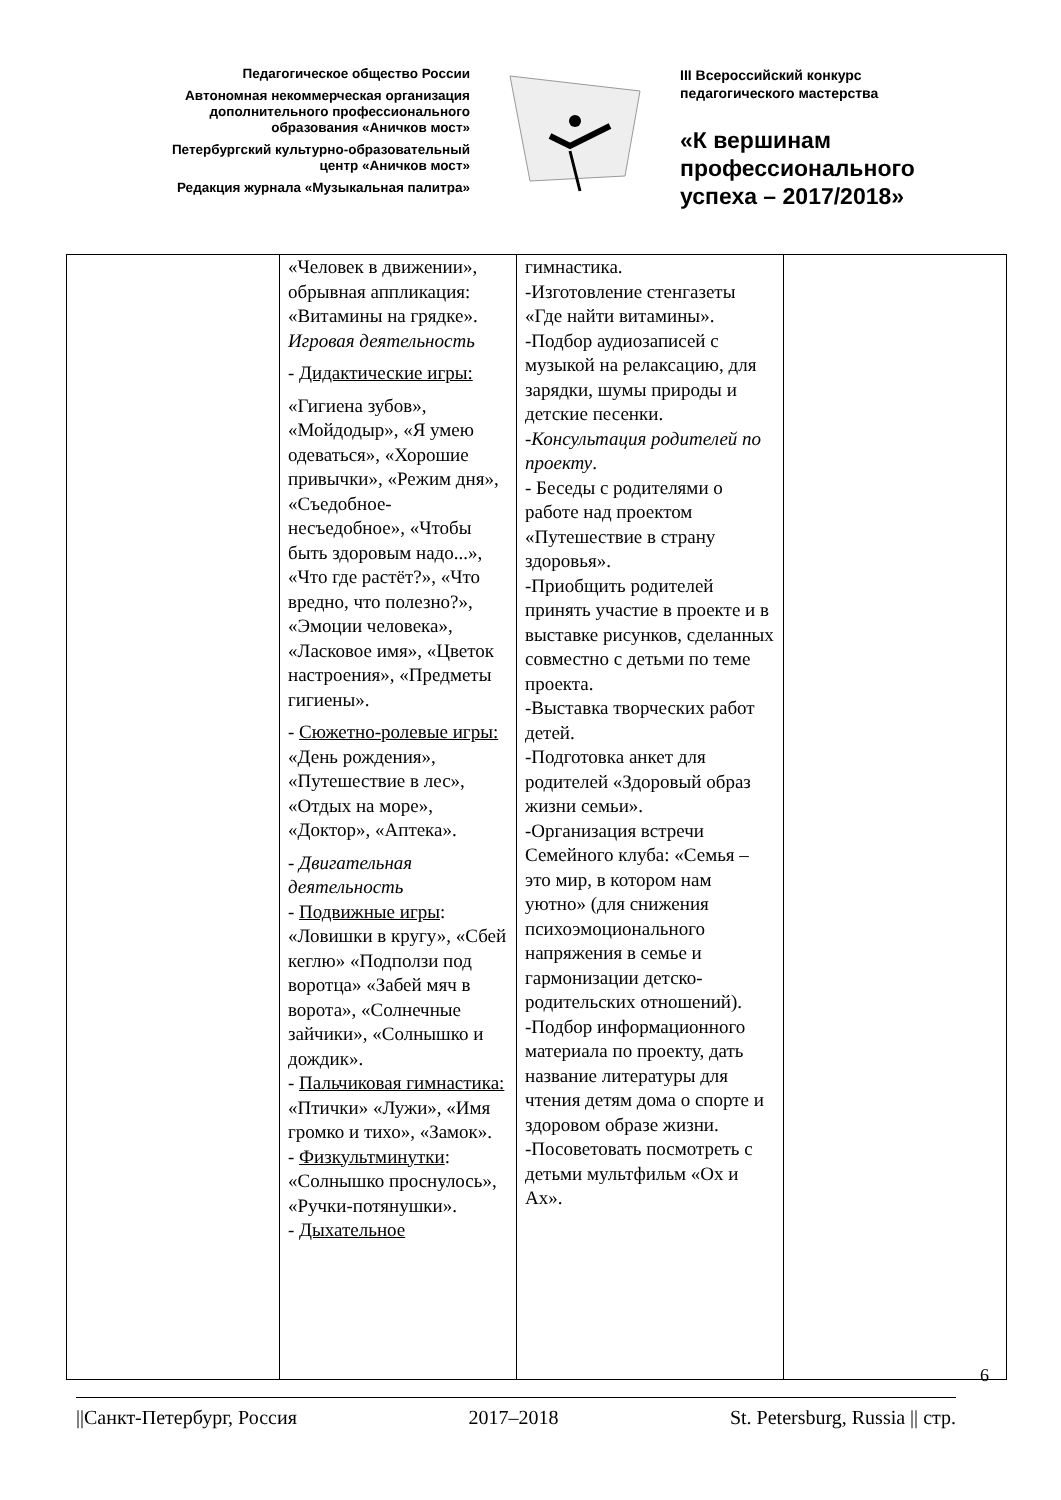Педагогическое общество России
Автономная некоммерческая организация
дополнительного профессионального
образования «Аничков мост»
Петербургский культурно-образовательный
центр «Аничков мост»
Редакция журнала «Музыкальная палитра»
III Всероссийский конкурс
педагогического мастерства
«К вершинам
профессионального
успеха – 2017/2018»
| | «Человек в движении», обрывная аппликация: «Витамины на грядке». Игровая деятельность - Дидактические игры: «Гигиена зубов», «Мойдодыр», «Я умею одеваться», «Хорошие привычки», «Режим дня», «Съедобное-несъедобное», «Чтобы быть здоровым надо...», «Что где растёт?», «Что вредно, что полезно?», «Эмоции человека», «Ласковое имя», «Цветок настроения», «Предметы гигиены». - Сюжетно-ролевые игры: «День рождения», «Путешествие в лес», «Отдых на море», «Доктор», «Аптека». - Двигательная деятельность - Подвижные игры : «Ловишки в кругу», «Сбей кеглю» «Подползи под воротца» «Забей мяч в ворота», «Солнечные зайчики», «Солнышко и дождик». - Пальчиковая гимнастика: «Птички» «Лужи», «Имя громко и тихо», «Замок». - Физкультминутки : «Солнышко проснулось», «Ручки-потянушки». - Дыхательное | гимнастика. -Изготовление стенгазеты «Где найти витамины». -Подбор аудиозаписей с музыкой на релаксацию, для зарядки, шумы природы и детские песенки. - Консультация родителей по проекту . - Беседы с родителями о работе над проектом «Путешествие в страну здоровья». -Приобщить родителей принять участие в проекте и в выставке рисунков, сделанных совместно с детьми по теме проекта. -Выставка творческих работ детей. -Подготовка анкет для родителей «Здоровый образ жизни семьи». -Организация встречи Семейного клуба: «Семья – это мир, в котором нам уютно» (для снижения психоэмоционального напряжения в семье и гармонизации детско-родительских отношений). -Подбор информационного материала по проекту, дать название литературы для чтения детям дома о спорте и здоровом образе жизни. -Посоветовать посмотреть с детьми мультфильм «Ох и Ах». | |
6
||Санкт-Петербург, Россия 2017–2018 St. Petersburg, Russia || стр.